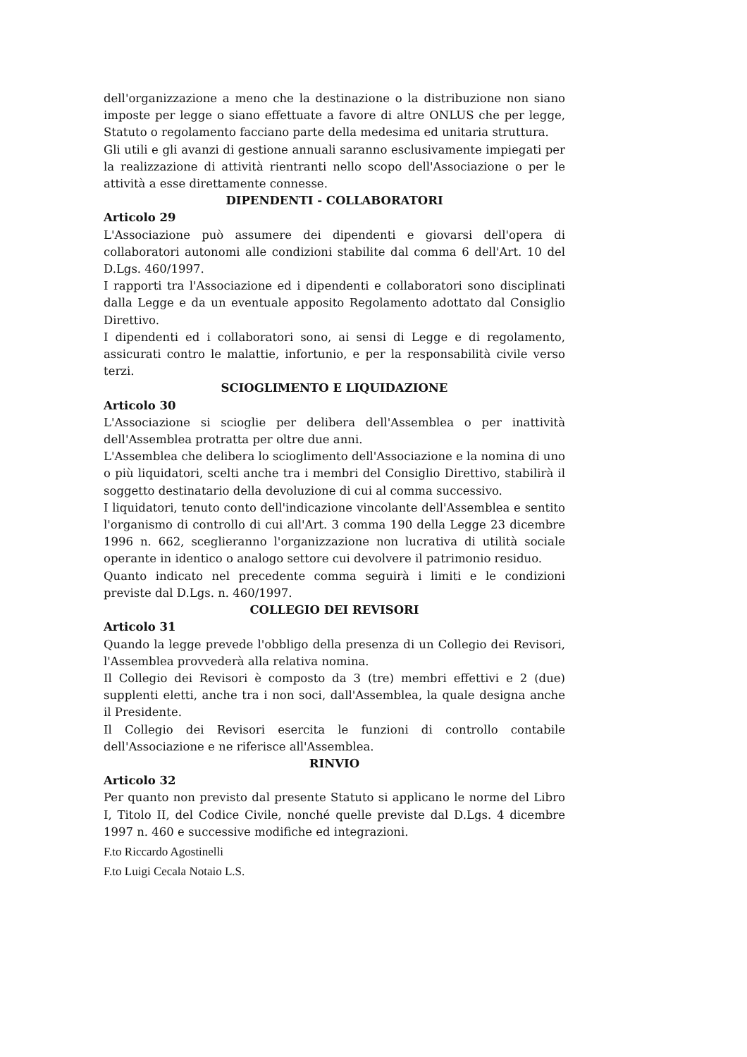dell'organizzazione a meno che la destinazione o la distribuzione non siano imposte per legge o siano effettuate a favore di altre ONLUS che per legge, Statuto o regolamento facciano parte della medesima ed unitaria struttura.
Gli utili e gli avanzi di gestione annuali saranno esclusivamente impiegati per la realizzazione di attività rientranti nello scopo dell'Associazione o per le attività a esse direttamente connesse.
DIPENDENTI - COLLABORATORI
Articolo 29
L'Associazione può assumere dei dipendenti e giovarsi dell'opera di collaboratori autonomi alle condizioni stabilite dal comma 6 dell'Art. 10 del D.Lgs. 460/1997.
I rapporti tra l'Associazione ed i dipendenti e collaboratori sono disciplinati dalla Legge e da un eventuale apposito Regolamento adottato dal Consiglio Direttivo.
I dipendenti ed i collaboratori sono, ai sensi di Legge e di regolamento, assicurati contro le malattie, infortunio, e per la responsabilità civile verso terzi.
SCIOGLIMENTO E LIQUIDAZIONE
Articolo 30
L'Associazione si scioglie per delibera dell'Assemblea o per inattività dell'Assemblea protratta per oltre due anni.
L'Assemblea che delibera lo scioglimento dell'Associazione e la nomina di uno o più liquidatori, scelti anche tra i membri del Consiglio Direttivo, stabilirà il soggetto destinatario della devoluzione di cui al comma successivo.
I liquidatori, tenuto conto dell'indicazione vincolante dell'Assemblea e sentito l'organismo di controllo di cui all'Art. 3 comma 190 della Legge 23 dicembre 1996 n. 662, sceglieranno l'organizzazione non lucrativa di utilità sociale operante in identico o analogo settore cui devolvere il patrimonio residuo.
Quanto indicato nel precedente comma seguirà i limiti e le condizioni previste dal D.Lgs. n. 460/1997.
COLLEGIO DEI REVISORI
Articolo 31
Quando la legge prevede l'obbligo della presenza di un Collegio dei Revisori, l'Assemblea provvederà alla relativa nomina.
Il Collegio dei Revisori è composto da 3 (tre) membri effettivi e 2 (due) supplenti eletti, anche tra i non soci, dall'Assemblea, la quale designa anche il Presidente.
Il Collegio dei Revisori esercita le funzioni di controllo contabile dell'Associazione e ne riferisce all'Assemblea.
RINVIO
Articolo 32
Per quanto non previsto dal presente Statuto si applicano le norme del Libro I, Titolo II, del Codice Civile, nonché quelle previste dal D.Lgs. 4 dicembre 1997 n. 460 e successive modifiche ed integrazioni.
F.to Riccardo Agostinelli
F.to Luigi Cecala Notaio L.S.